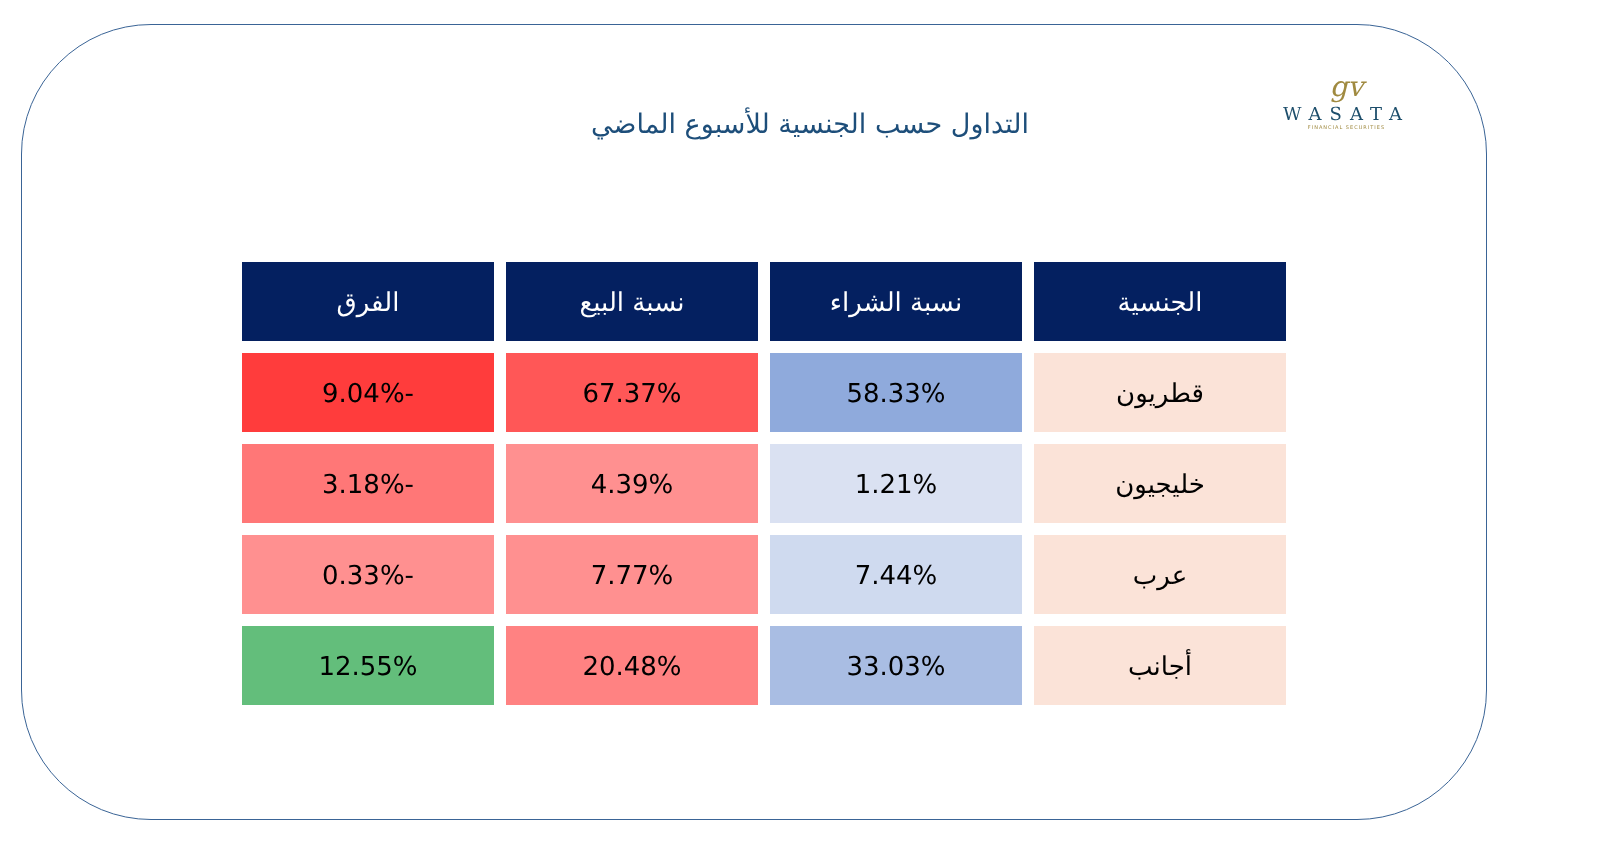gv
WASATA
FINANCIAL SECURITIES
التداول حسب الجنسية للأسبوع الماضي
| الجنسية | نسبة الشراء | نسبة البيع | الفرق |
| --- | --- | --- | --- |
| قطريون | 58.33% | 67.37% | -9.04% |
| خليجيون | 1.21% | 4.39% | -3.18% |
| عرب | 7.44% | 7.77% | -0.33% |
| أجانب | 33.03% | 20.48% | 12.55% |